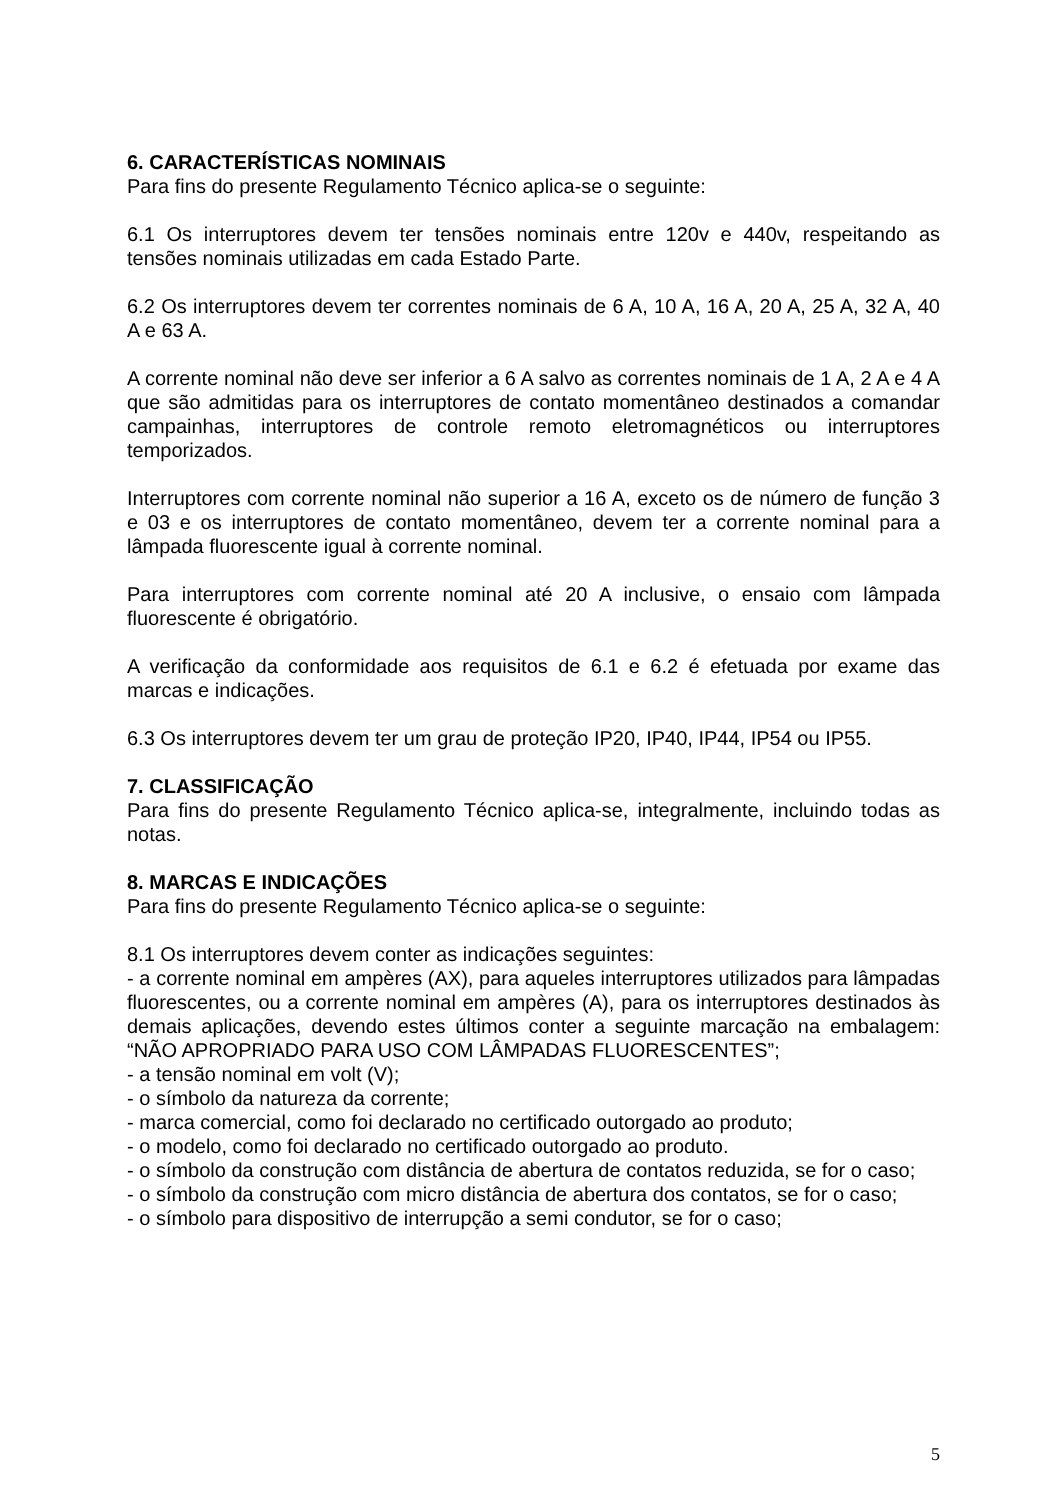6. CARACTERÍSTICAS NOMINAIS
Para fins do presente Regulamento Técnico aplica-se o seguinte:
6.1 Os interruptores devem ter tensões nominais entre 120v e 440v, respeitando as tensões nominais utilizadas em cada Estado Parte.
6.2 Os interruptores devem ter correntes nominais de 6 A, 10 A, 16 A, 20 A, 25 A, 32 A, 40 A e 63 A.
A corrente nominal não deve ser inferior a 6 A salvo as correntes nominais de 1 A, 2 A e 4 A que são admitidas para os interruptores de contato momentâneo destinados a comandar campainhas, interruptores de controle remoto eletromagnéticos ou interruptores temporizados.
Interruptores com corrente nominal não superior a 16 A, exceto os de número de função 3 e 03 e os interruptores de contato momentâneo, devem ter a corrente nominal para a lâmpada fluorescente igual à corrente nominal.
Para interruptores com corrente nominal até 20 A inclusive, o ensaio com lâmpada fluorescente é obrigatório.
A verificação da conformidade aos requisitos de 6.1 e 6.2 é efetuada por exame das marcas e indicações.
6.3 Os interruptores devem ter um grau de proteção IP20, IP40, IP44, IP54 ou IP55.
7. CLASSIFICAÇÃO
Para fins do presente Regulamento Técnico aplica-se, integralmente, incluindo todas as notas.
8. MARCAS E INDICAÇÕES
Para fins do presente Regulamento Técnico aplica-se o seguinte:
8.1 Os interruptores devem conter as indicações seguintes:
- a corrente nominal em ampères (AX), para aqueles interruptores utilizados para lâmpadas fluorescentes, ou a corrente nominal em ampères (A), para os interruptores destinados às demais aplicações, devendo estes últimos conter a seguinte marcação na embalagem: “NÃO APROPRIADO PARA USO COM LÂMPADAS FLUORESCENTES”;
- a tensão nominal em volt (V);
- o símbolo da natureza da corrente;
- marca comercial, como foi declarado no certificado outorgado ao produto;
- o modelo, como foi declarado no certificado outorgado ao produto.
- o símbolo da construção com distância de abertura de contatos reduzida, se for o caso;
- o símbolo da construção com micro distância de abertura dos contatos, se for o caso;
- o símbolo para dispositivo de interrupção a semi condutor, se for o caso;
5